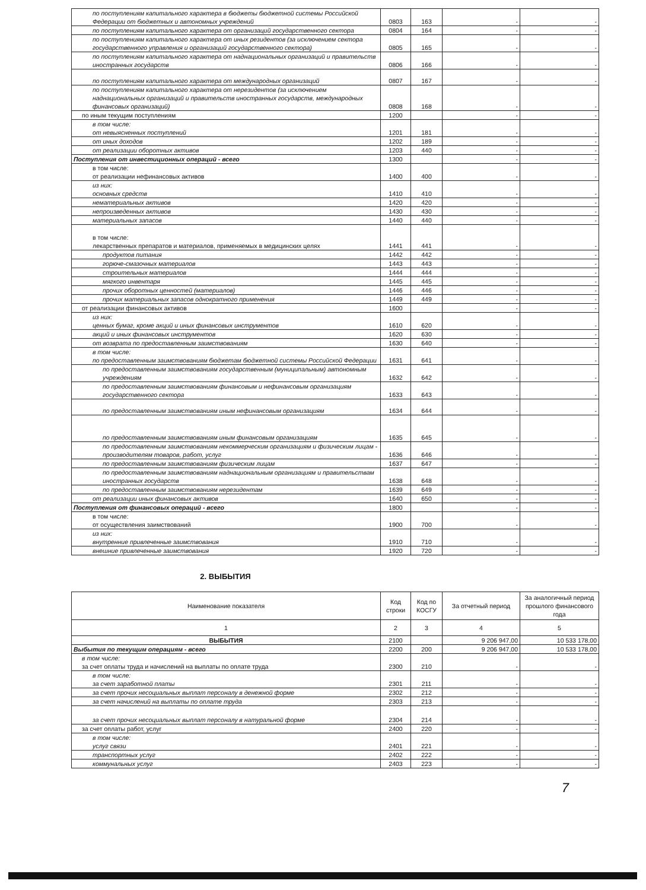| по поступлениям капитального характера в бюджеты бюджетной системы Российской Федерации от бюджетных и автономных учреждений | 0803 | 163 | - | - |
| по поступлениям капитального характера от организаций государственного сектора | 0804 | 164 | - | - |
| по поступлениям капитального характера от иных резидентов (за исключением сектора государственного управления и организаций государственного сектора) | 0805 | 165 | - | - |
| по поступлениям капитального характера от наднациональных организаций и правительств иностранных государств | 0806 | 166 | - | - |
| по поступлениям капитального характера от международных организаций | 0807 | 167 | - | - |
| по поступлениям капитального характера от нерезидентов (за исключением наднациональных организаций и правительств иностранных государств, международных финансовых организаций) | 0808 | 168 | - | - |
| по иным текущим поступлениям | 1200 | | - | - |
| в том числе: от невыясненных поступлений | 1201 | 181 | - | - |
| от иных доходов | 1202 | 189 | - | - |
| от реализации оборотных активов | 1203 | 440 | - | - |
| Поступления от инвестиционных операций - всего | 1300 | | - | - |
| в том числе: от реализации нефинансовых активов | 1400 | 400 | - | - |
| из них: основных средств | 1410 | 410 | - | - |
| нематериальных активов | 1420 | 420 | - | - |
| непроизведенных активов | 1430 | 430 | - | - |
| материальных запасов | 1440 | 440 | - | - |
| в том числе: лекарственных препаратов и материалов, применяемых в медицинских целях | 1441 | 441 | - | - |
| продуктов питания | 1442 | 442 | - | - |
| горюче-смазочных материалов | 1443 | 443 | - | - |
| строительных материалов | 1444 | 444 | - | - |
| мягкого инвентаря | 1445 | 445 | - | - |
| прочих оборотных ценностей (материалов) | 1446 | 446 | - | - |
| прочих материальных запасов однократного применения | 1449 | 449 | - | - |
| от реализации финансовых активов | 1600 | | - | - |
| из них: ценных бумаг, кроме акций и иных финансовых инструментов | 1610 | 620 | - | - |
| акций и иных финансовых инструментов | 1620 | 630 | - | - |
| от возврата по предоставленным заимствованиям | 1630 | 640 | - | - |
| в том числе: по предоставленным заимствованиям бюджетам бюджетной системы Российской Федерации | 1631 | 641 | - | - |
| по предоставленным заимствованиям государственным (муниципальным) автономным учреждениям | 1632 | 642 | - | - |
| по предоставленным заимствованиям финансовым и нефинансовым организациям государственного сектора | 1633 | 643 | - | - |
| по предоставленным заимствованиям иным нефинансовым организациям | 1634 | 644 | - | - |
| по предоставленным заимствованиям иным финансовым организациям | 1635 | 645 | - | - |
| по предоставленным заимствованиям некоммерческим организациям и физическим лицам - производителям товаров, работ, услуг | 1636 | 646 | - | - |
| по предоставленным заимствованиям физическим лицам | 1637 | 647 | - | - |
| по предоставленным заимствованиям наднациональным организациям и правительствам иностранных государств | 1638 | 648 | - | - |
| по предоставленным заимствованиям нерезидентам | 1639 | 649 | - | - |
| от реализации иных финансовых активов | 1640 | 650 | - | - |
| Поступления от финансовых операций - всего | 1800 | | - | - |
| в том числе: от осуществления заимствований | 1900 | 700 | - | - |
| из них: внутренние привлеченные заимствования | 1910 | 710 | - | - |
| внешние привлеченные заимствования | 1920 | 720 | - | - |
2. ВЫБЫТИЯ
| Наименование показателя | Код строки | Код по КОСГУ | За отчетный период | За аналогичный период прошлого финансового года |
| --- | --- | --- | --- | --- |
| 1 | 2 | 3 | 4 | 5 |
| ВЫБЫТИЯ | 2100 | | 9 206 947,00 | 10 533 178,00 |
| Выбытия по текущим операциям - всего | 2200 | 200 | 9 206 947,00 | 10 533 178,00 |
| в том числе: за счет оплаты труда и начислений на выплаты по оплате труда | 2300 | 210 | - | - |
| в том числе: за счет заработной платы | 2301 | 211 | - | - |
| за счет прочих несоциальных выплат персоналу в денежной форме | 2302 | 212 | - | - |
| за счет начислений на выплаты по оплате труда | 2303 | 213 | - | - |
| за счет прочих несоциальных выплат персоналу в натуральной форме | 2304 | 214 | - | - |
| за счет оплаты работ, услуг | 2400 | 220 | - | - |
| в том числе: услуг связи | 2401 | 221 | - | - |
| транспортных услуг | 2402 | 222 | - | - |
| коммунальных услуг | 2403 | 223 | - | - |
7